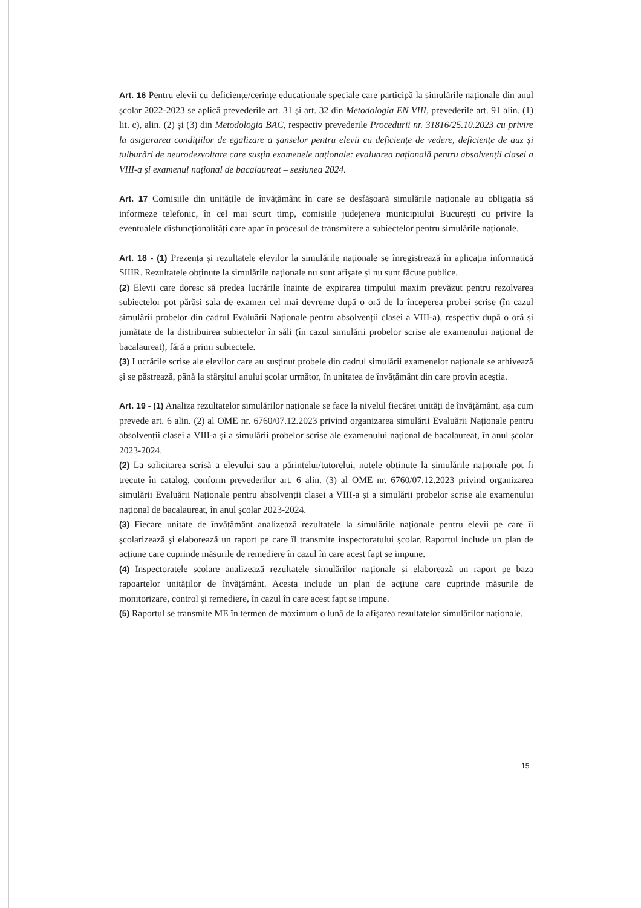Art. 16 Pentru elevii cu deficiențe/cerințe educaționale speciale care participă la simulările naționale din anul școlar 2022-2023 se aplică prevederile art. 31 și art. 32 din Metodologia EN VIII, prevederile art. 91 alin. (1) lit. c), alin. (2) și (3) din Metodologia BAC, respectiv prevederile Procedurii nr. 31816/25.10.2023 cu privire la asigurarea condițiilor de egalizare a șanselor pentru elevii cu deficiențe de vedere, deficiențe de auz și tulburări de neurodezvoltare care susțin examenele naționale: evaluarea națională pentru absolvenții clasei a VIII-a și examenul național de bacalaureat – sesiunea 2024.
Art. 17 Comisiile din unitățile de învățământ în care se desfășoară simulările naționale au obligația să informeze telefonic, în cel mai scurt timp, comisiile județene/a municipiului București cu privire la eventualele disfuncționalități care apar în procesul de transmitere a subiectelor pentru simulările naționale.
Art. 18 - (1) Prezența și rezultatele elevilor la simulările naționale se înregistrează în aplicația informatică SIIIR. Rezultatele obținute la simulările naționale nu sunt afișate și nu sunt făcute publice.
(2) Elevii care doresc să predea lucrările înainte de expirarea timpului maxim prevăzut pentru rezolvarea subiectelor pot părăsi sala de examen cel mai devreme după o oră de la începerea probei scrise (în cazul simulării probelor din cadrul Evaluării Naționale pentru absolvenții clasei a VIII-a), respectiv după o oră și jumătate de la distribuirea subiectelor în săli (în cazul simulării probelor scrise ale examenului național de bacalaureat), fără a primi subiectele.
(3) Lucrările scrise ale elevilor care au susținut probele din cadrul simulării examenelor naționale se arhivează și se păstrează, până la sfârșitul anului școlar următor, în unitatea de învățământ din care provin aceștia.
Art. 19 - (1) Analiza rezultatelor simulărilor naționale se face la nivelul fiecărei unități de învățământ, așa cum prevede art. 6 alin. (2) al OME nr. 6760/07.12.2023 privind organizarea simulării Evaluării Naționale pentru absolvenții clasei a VIII-a și a simulării probelor scrise ale examenului național de bacalaureat, în anul școlar 2023-2024.
(2) La solicitarea scrisă a elevului sau a părintelui/tutorelui, notele obținute la simulările naționale pot fi trecute în catalog, conform prevederilor art. 6 alin. (3) al OME nr. 6760/07.12.2023 privind organizarea simulării Evaluării Naționale pentru absolvenții clasei a VIII-a și a simulării probelor scrise ale examenului național de bacalaureat, în anul școlar 2023-2024.
(3) Fiecare unitate de învățământ analizează rezultatele la simulările naționale pentru elevii pe care îi școlarizează și elaborează un raport pe care îl transmite inspectoratului școlar. Raportul include un plan de acțiune care cuprinde măsurile de remediere în cazul în care acest fapt se impune.
(4) Inspectoratele școlare analizează rezultatele simulărilor naționale și elaborează un raport pe baza rapoartelor unităților de învățământ. Acesta include un plan de acțiune care cuprinde măsurile de monitorizare, control și remediere, în cazul în care acest fapt se impune.
(5) Raportul se transmite ME în termen de maximum o lună de la afișarea rezultatelor simulărilor naționale.
15